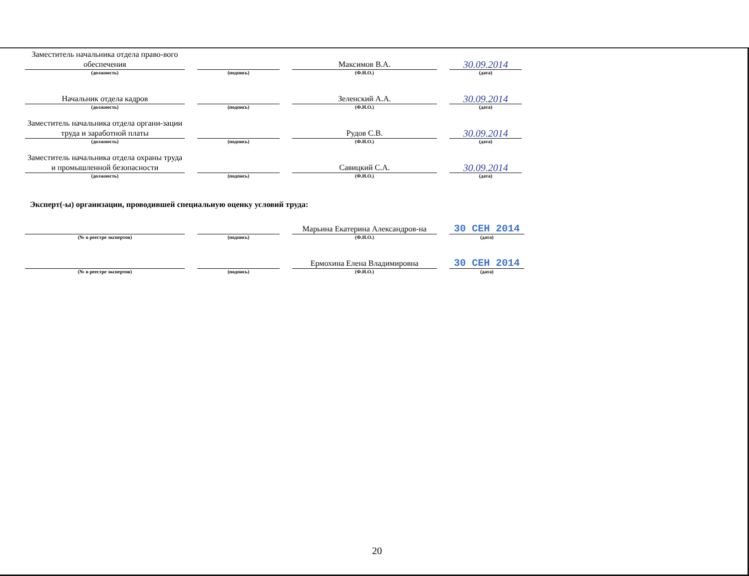| Заместитель начальника отдела право-вого обеспечения | | Максимов В.А. | 30.09.2014 |
| (должность) | (подпись) | (Ф.И.О.) | (дата) |
| Начальник отдела кадров | | Зеленский А.А. | 30.09.2014 |
| (должность) | (подпись) | (Ф.И.О.) | (дата) |
| Заместитель начальника отдела органи-зации труда и заработной платы | | Рудов С.В. | 30.09.2014 |
| (должность) | (подпись) | (Ф.И.О.) | (дата) |
| Заместитель начальника отдела охраны труда и промышленной безопасности | | Савицкий С.А. | 30.09.2014 |
| (должность) | (подпись) | (Ф.И.О.) | (дата) |
Эксперт(-ы) организации, проводившей специальную оценку условий труда:
| | | Марьина Екатерина Александров-на | 30 СЕН 2014 |
| (№ в реестре экспертов) | (подпись) | (Ф.И.О.) | (дата) |
| | | Ермохина Елена Владимировна | 30 СЕН 2014 |
| (№ в реестре экспертов) | (подпись) | (Ф.И.О.) | (дата) |
20